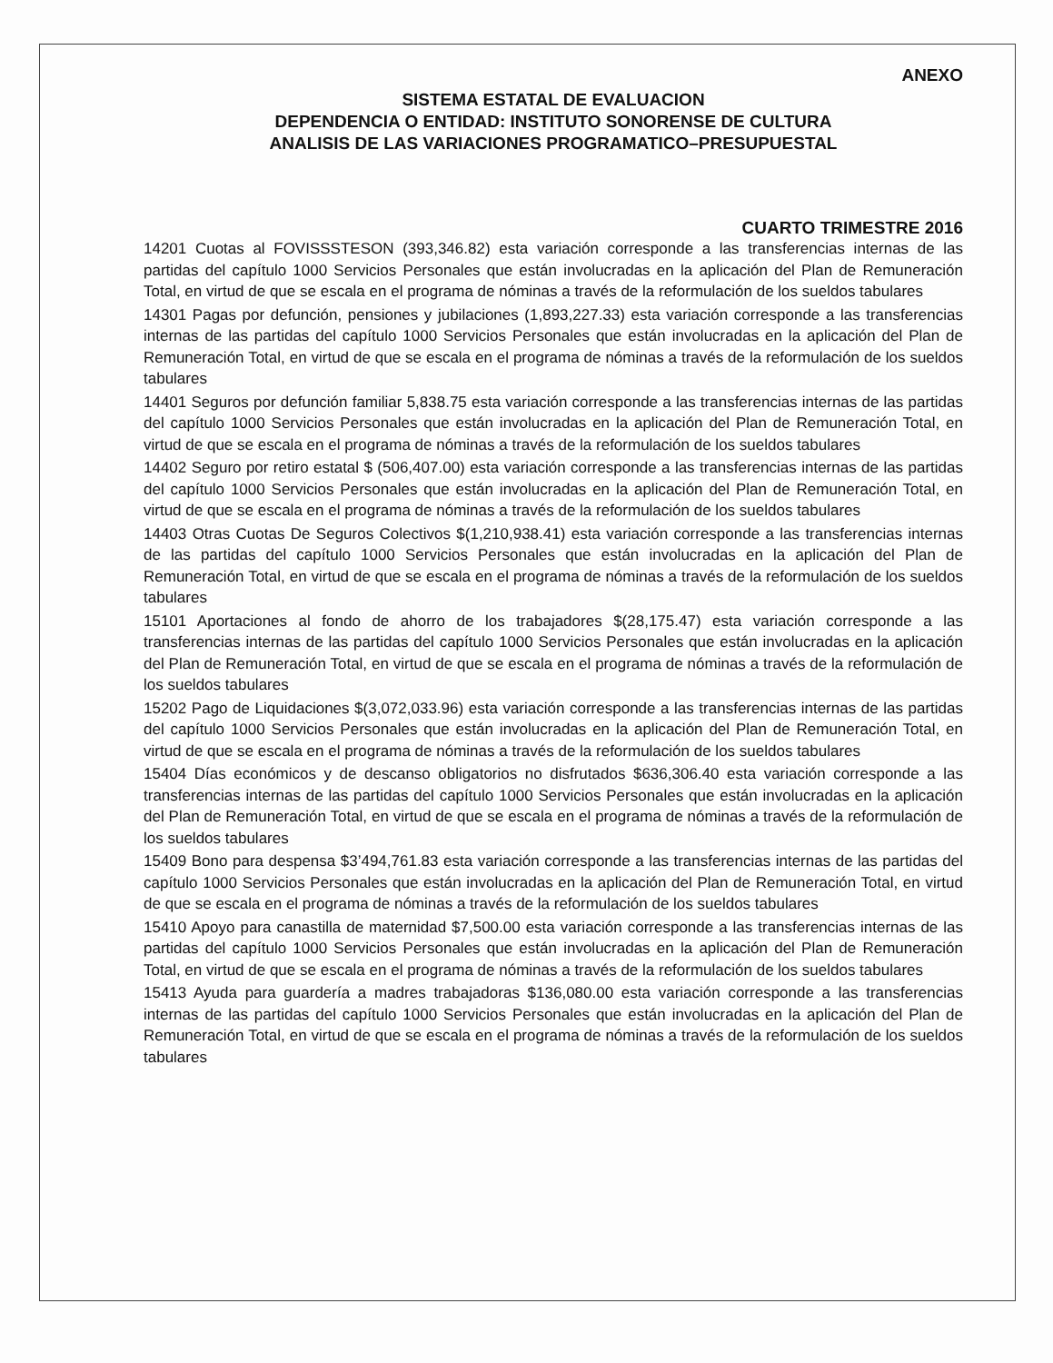ANEXO
SISTEMA ESTATAL DE EVALUACION
DEPENDENCIA O ENTIDAD: INSTITUTO SONORENSE DE CULTURA
ANALISIS DE LAS VARIACIONES PROGRAMATICO–PRESUPUESTAL
CUARTO TRIMESTRE 2016
14201 Cuotas al FOVISSSTESON (393,346.82) esta variación corresponde a las transferencias internas de las partidas del capítulo 1000 Servicios Personales que están involucradas en la aplicación del Plan de Remuneración Total, en virtud de que se escala en el programa de nóminas a través de la reformulación de los sueldos tabulares
14301 Pagas por defunción, pensiones y jubilaciones (1,893,227.33) esta variación corresponde a las transferencias internas de las partidas del capítulo 1000 Servicios Personales que están involucradas en la aplicación del Plan de Remuneración Total, en virtud de que se escala en el programa de nóminas a través de la reformulación de los sueldos tabulares
14401 Seguros por defunción familiar 5,838.75 esta variación corresponde a las transferencias internas de las partidas del capítulo 1000 Servicios Personales que están involucradas en la aplicación del Plan de Remuneración Total, en virtud de que se escala en el programa de nóminas a través de la reformulación de los sueldos tabulares
14402 Seguro por retiro estatal $ (506,407.00) esta variación corresponde a las transferencias internas de las partidas del capítulo 1000 Servicios Personales que están involucradas en la aplicación del Plan de Remuneración Total, en virtud de que se escala en el programa de nóminas a través de la reformulación de los sueldos tabulares
14403 Otras Cuotas De Seguros Colectivos $(1,210,938.41) esta variación corresponde a las transferencias internas de las partidas del capítulo 1000 Servicios Personales que están involucradas en la aplicación del Plan de Remuneración Total, en virtud de que se escala en el programa de nóminas a través de la reformulación de los sueldos tabulares
15101 Aportaciones al fondo de ahorro de los trabajadores $(28,175.47) esta variación corresponde a las transferencias internas de las partidas del capítulo 1000 Servicios Personales que están involucradas en la aplicación del Plan de Remuneración Total, en virtud de que se escala en el programa de nóminas a través de la reformulación de los sueldos tabulares
15202 Pago de Liquidaciones $(3,072,033.96) esta variación corresponde a las transferencias internas de las partidas del capítulo 1000 Servicios Personales que están involucradas en la aplicación del Plan de Remuneración Total, en virtud de que se escala en el programa de nóminas a través de la reformulación de los sueldos tabulares
15404 Días económicos y de descanso obligatorios no disfrutados $636,306.40 esta variación corresponde a las transferencias internas de las partidas del capítulo 1000 Servicios Personales que están involucradas en la aplicación del Plan de Remuneración Total, en virtud de que se escala en el programa de nóminas a través de la reformulación de los sueldos tabulares
15409 Bono para despensa $3’494,761.83 esta variación corresponde a las transferencias internas de las partidas del capítulo 1000 Servicios Personales que están involucradas en la aplicación del Plan de Remuneración Total, en virtud de que se escala en el programa de nóminas a través de la reformulación de los sueldos tabulares
15410 Apoyo para canastilla de maternidad $7,500.00 esta variación corresponde a las transferencias internas de las partidas del capítulo 1000 Servicios Personales que están involucradas en la aplicación del Plan de Remuneración Total, en virtud de que se escala en el programa de nóminas a través de la reformulación de los sueldos tabulares
15413 Ayuda para guardería a madres trabajadoras $136,080.00 esta variación corresponde a las transferencias internas de las partidas del capítulo 1000 Servicios Personales que están involucradas en la aplicación del Plan de Remuneración Total, en virtud de que se escala en el programa de nóminas a través de la reformulación de los sueldos tabulares